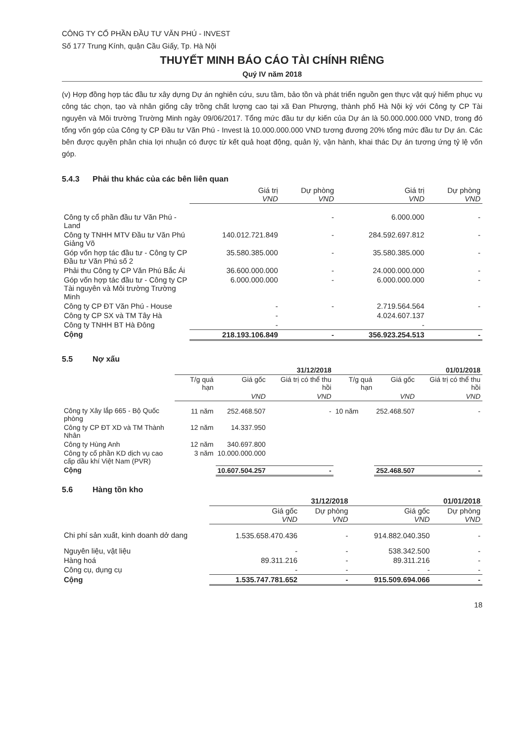CÔNG TY CỔ PHẦN ĐẦU TƯ VĂN PHÚ - INVEST
Số 177 Trung Kính, quận Cầu Giấy, Tp. Hà Nội
THUYẾT MINH BÁO CÁO TÀI CHÍNH RIÊNG
Quý IV năm 2018
(v) Hợp đồng hợp tác đầu tư xây dựng Dự án nghiên cứu, sưu tầm, bảo tồn và phát triển nguồn gen thực vật quý hiếm phục vụ công tác chọn, tạo và nhân giống cây trồng chất lượng cao tại xã Đan Phượng, thành phố Hà Nội ký với Công ty CP Tài nguyên và Môi trường Trường Minh ngày 09/06/2017. Tổng mức đầu tư dự kiến của Dự án là 50.000.000.000 VND, trong đó tổng vốn góp của Công ty CP Đầu tư Văn Phú - Invest là 10.000.000.000 VND tương đương 20% tổng mức đầu tư Dự án. Các bên được quyền phân chia lợi nhuận có được từ kết quả hoạt động, quản lý, vận hành, khai thác Dự án tương ứng tỷ lệ vốn góp.
5.4.3 Phải thu khác của các bên liên quan
| | Giá trị VND | Dự phòng VND | Giá trị VND | Dự phòng VND |
| --- | --- | --- | --- | --- |
| Công ty cổ phần đầu tư Văn Phú - Land | | - | 6.000.000 | - |
| Công ty TNHH MTV Đầu tư Văn Phú Giảng Võ | 140.012.721.849 | - | 284.592.697.812 | - |
| Góp vốn hợp tác đầu tư - Công ty CP Đầu tư Văn Phú số 2 | 35.580.385.000 | - | 35.580.385.000 | - |
| Phải thu Công ty CP Văn Phú Bắc Ái | 36.600.000.000 | - | 24.000.000.000 | - |
| Góp vốn hợp tác đầu tư - Công ty CP Tài nguyên và Môi trường Trường Minh | 6.000.000.000 | - | 6.000.000.000 | - |
| Công ty CP ĐT Văn Phú - House | - | - | 2.719.564.564 | - |
| Công ty CP SX và TM Tây Hà | - | | 4.024.607.137 | |
| Công ty TNHH BT Hà Đông | - | | - | |
| Cộng | 218.193.106.849 | - | 356.923.254.513 | - |
5.5 Nợ xấu
| | 31/12/2018 | | | 01/01/2018 | | |
| --- | --- | --- | --- | --- | --- | --- |
| | T/g quá hạn | Giá gốc | Giá trị có thể thu hồi | T/g quá hạn | Giá gốc | Giá trị có thể thu hồi |
| | | VND | VND | | VND | VND |
| Công ty Xây lắp 665 - Bộ Quốc phòng | 11 năm | 252.468.507 | - | 10 năm | 252.468.507 | - |
| Công ty CP ĐT XD và TM Thành Nhân | 12 năm | 14.337.950 | | | | |
| Công ty Hùng Anh | 12 năm | 340.697.800 | | | | |
| Công ty cổ phần KD dịch vụ cao cấp dầu khí Việt Nam (PVR) | 3 năm | 10.000.000.000 | | | | |
| Cộng | | 10.607.504.257 | - | | 252.468.507 | - |
5.6 Hàng tồn kho
| | 31/12/2018 | | 01/01/2018 | |
| --- | --- | --- | --- | --- |
| | Giá gốc VND | Dự phòng VND | Giá gốc VND | Dự phòng VND |
| Chi phí sản xuất, kinh doanh dở dang | 1.535.658.470.436 | - | 914.882.040.350 | - |
| Nguyên liệu, vật liệu | - | - | 538.342.500 | - |
| Hàng hoá | 89.311.216 | - | 89.311.216 | - |
| Công cụ, dụng cụ | - | - | - | - |
| Cộng | 1.535.747.781.652 | - | 915.509.694.066 | - |
18